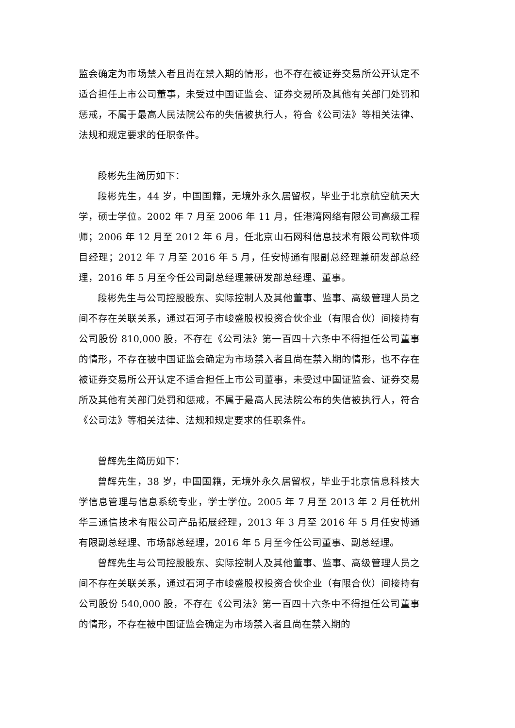监会确定为市场禁入者且尚在禁入期的情形，也不存在被证券交易所公开认定不适合担任上市公司董事，未受过中国证监会、证券交易所及其他有关部门处罚和惩戒，不属于最高人民法院公布的失信被执行人，符合《公司法》等相关法律、法规和规定要求的任职条件。
段彬先生简历如下：
段彬先生，44 岁，中国国籍，无境外永久居留权，毕业于北京航空航天大学，硕士学位。2002 年 7 月至 2006 年 11 月，任港湾网络有限公司高级工程师；2006 年 12 月至 2012 年 6 月，任北京山石网科信息技术有限公司软件项目经理；2012 年 7 月至 2016 年 5 月，任安博通有限副总经理兼研发部总经理，2016 年 5 月至今任公司副总经理兼研发部总经理、董事。
段彬先生与公司控股股东、实际控制人及其他董事、监事、高级管理人员之间不存在关联关系，通过石河子市峻盛股权投资合伙企业（有限合伙）间接持有公司股份 810,000 股，不存在《公司法》第一百四十六条中不得担任公司董事的情形，不存在被中国证监会确定为市场禁入者且尚在禁入期的情形，也不存在被证券交易所公开认定不适合担任上市公司董事，未受过中国证监会、证券交易所及其他有关部门处罚和惩戒，不属于最高人民法院公布的失信被执行人，符合《公司法》等相关法律、法规和规定要求的任职条件。
曾辉先生简历如下：
曾辉先生，38 岁，中国国籍，无境外永久居留权，毕业于北京信息科技大学信息管理与信息系统专业，学士学位。2005 年 7 月至 2013 年 2 月任杭州华三通信技术有限公司产品拓展经理，2013 年 3 月至 2016 年 5 月任安博通有限副总经理、市场部总经理，2016 年 5 月至今任公司董事、副总经理。
曾辉先生与公司控股股东、实际控制人及其他董事、监事、高级管理人员之间不存在关联关系，通过石河子市峻盛股权投资合伙企业（有限合伙）间接持有公司股份 540,000 股，不存在《公司法》第一百四十六条中不得担任公司董事的情形，不存在被中国证监会确定为市场禁入者且尚在禁入期的